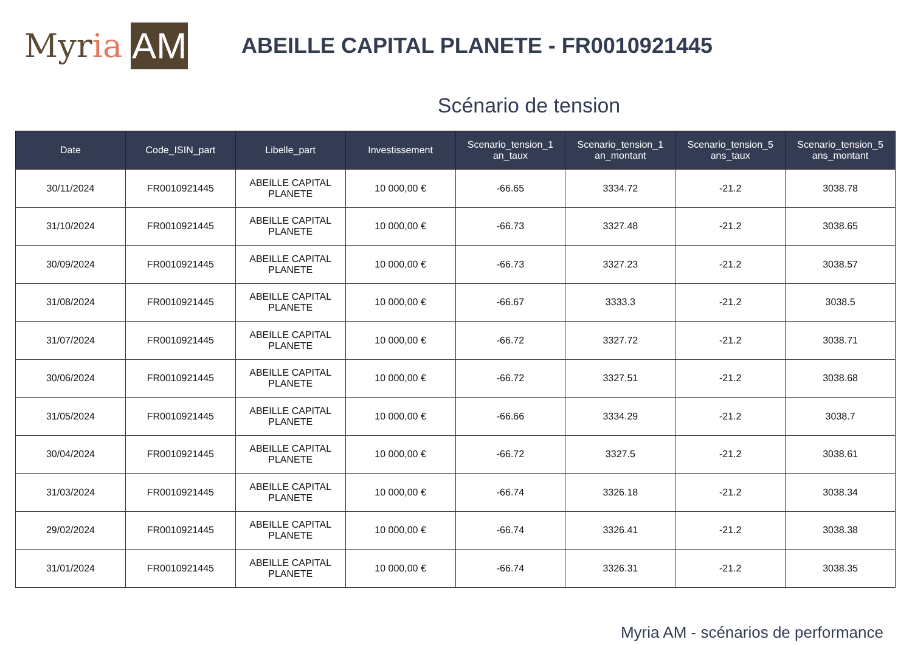My r ia AM
ABEILLE CAPITAL PLANETE - FR0010921445
Scénario de tension
| Date | Code_ISIN_part | Libelle_part | Investissement | Scenario_tension_1 an_taux | Scenario_tension_1 an_montant | Scenario_tension_5 ans_taux | Scenario_tension_5 ans_montant |
| --- | --- | --- | --- | --- | --- | --- | --- |
| 30/11/2024 | FR0010921445 | ABEILLE CAPITAL PLANETE | 10 000,00 € | -66.65 | 3334.72 | -21.2 | 3038.78 |
| 31/10/2024 | FR0010921445 | ABEILLE CAPITAL PLANETE | 10 000,00 € | -66.73 | 3327.48 | -21.2 | 3038.65 |
| 30/09/2024 | FR0010921445 | ABEILLE CAPITAL PLANETE | 10 000,00 € | -66.73 | 3327.23 | -21.2 | 3038.57 |
| 31/08/2024 | FR0010921445 | ABEILLE CAPITAL PLANETE | 10 000,00 € | -66.67 | 3333.3 | -21.2 | 3038.5 |
| 31/07/2024 | FR0010921445 | ABEILLE CAPITAL PLANETE | 10 000,00 € | -66.72 | 3327.72 | -21.2 | 3038.71 |
| 30/06/2024 | FR0010921445 | ABEILLE CAPITAL PLANETE | 10 000,00 € | -66.72 | 3327.51 | -21.2 | 3038.68 |
| 31/05/2024 | FR0010921445 | ABEILLE CAPITAL PLANETE | 10 000,00 € | -66.66 | 3334.29 | -21.2 | 3038.7 |
| 30/04/2024 | FR0010921445 | ABEILLE CAPITAL PLANETE | 10 000,00 € | -66.72 | 3327.5 | -21.2 | 3038.61 |
| 31/03/2024 | FR0010921445 | ABEILLE CAPITAL PLANETE | 10 000,00 € | -66.74 | 3326.18 | -21.2 | 3038.34 |
| 29/02/2024 | FR0010921445 | ABEILLE CAPITAL PLANETE | 10 000,00 € | -66.74 | 3326.41 | -21.2 | 3038.38 |
| 31/01/2024 | FR0010921445 | ABEILLE CAPITAL PLANETE | 10 000,00 € | -66.74 | 3326.31 | -21.2 | 3038.35 |
Myria AM - scénarios de performance